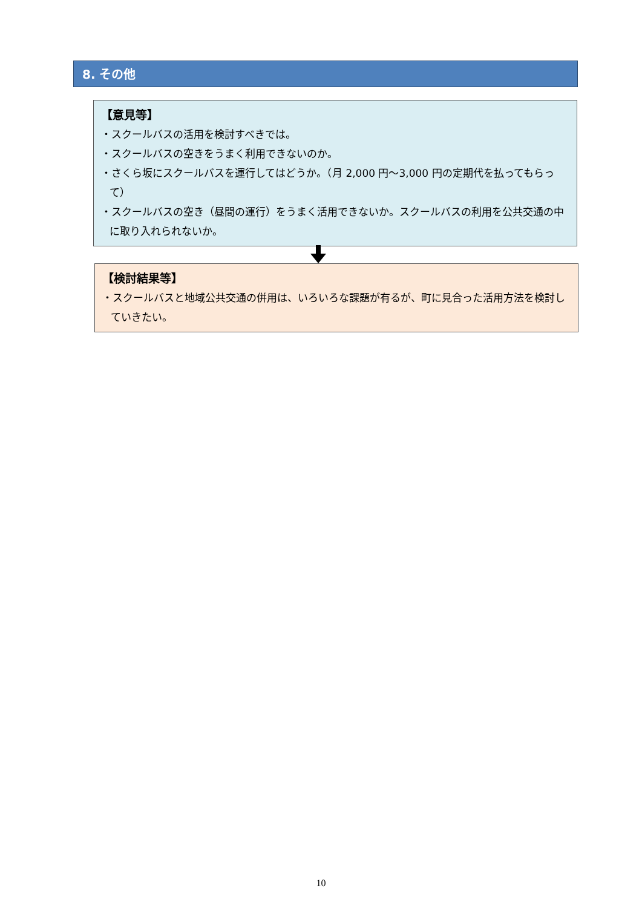8. その他
【意見等】
・スクールバスの活用を検討すべきでは。
・スクールバスの空きをうまく利用できないのか。
・さくら坂にスクールバスを運行してはどうか。（月 2,000 円～3,000 円の定期代を払ってもらって）
・スクールバスの空き（昼間の運行）をうまく活用できないか。スクールバスの利用を公共交通の中に取り入れられないか。
【検討結果等】
・スクールバスと地域公共交通の併用は、いろいろな課題が有るが、町に見合った活用方法を検討していきたい。
10